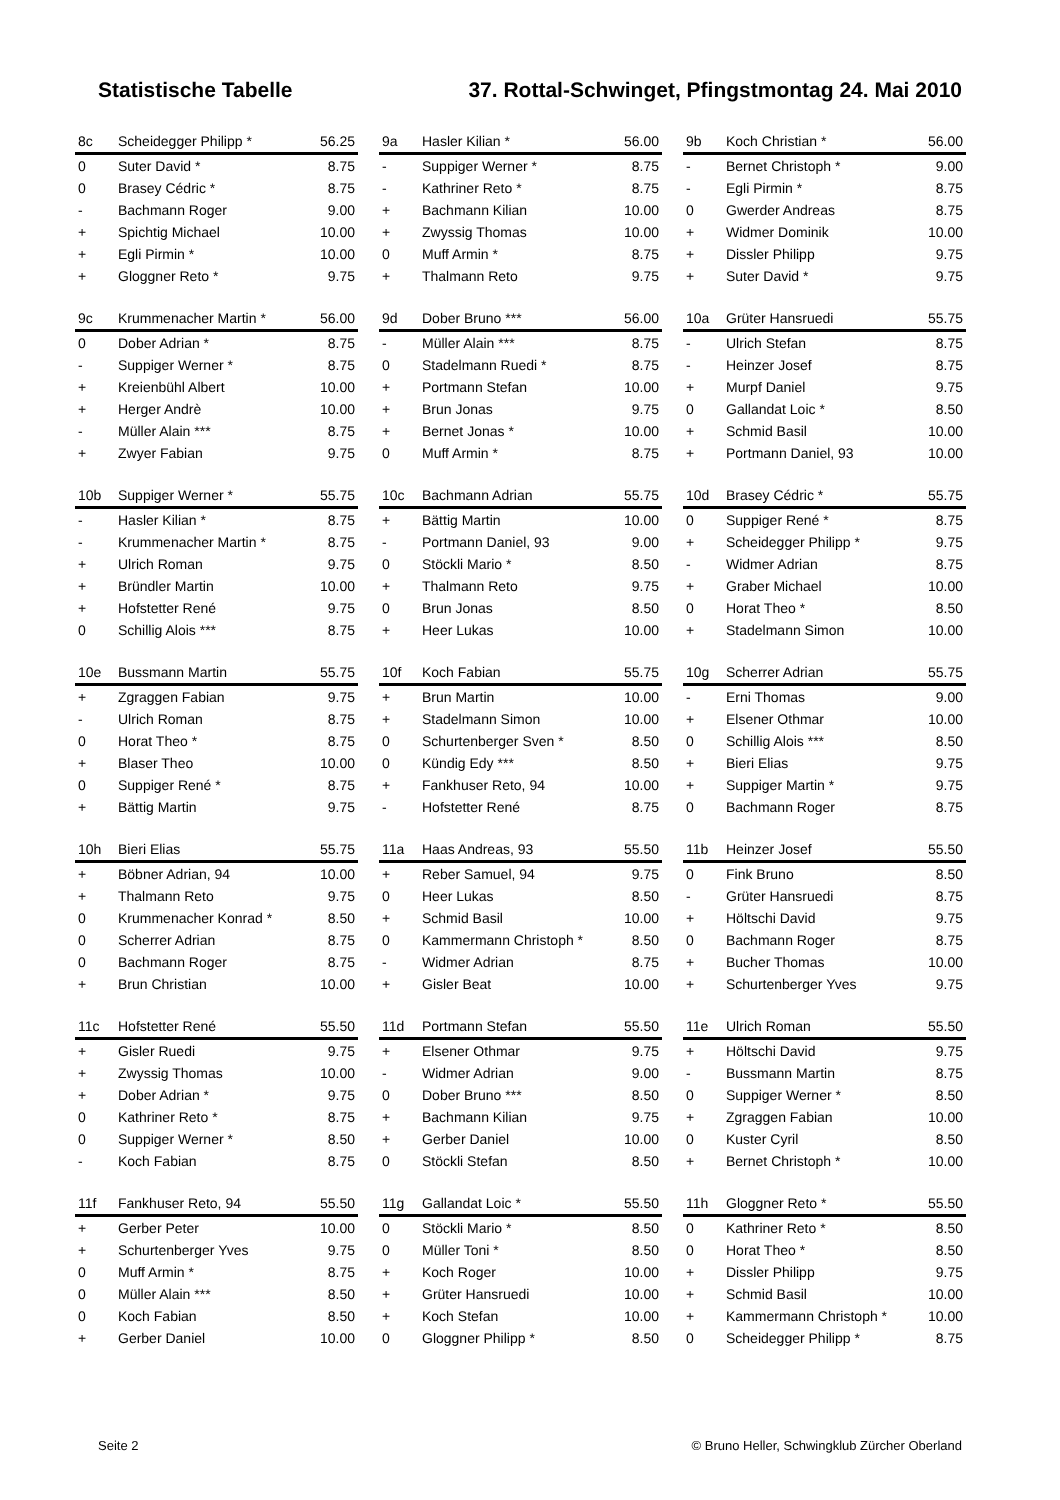Statistische Tabelle 37. Rottal-Schwinget, Pfingstmontag 24. Mai 2010
| 8c | Scheidegger Philipp * | 56.25 |
| 0 | Suter David * | 8.75 |
| 0 | Brasey Cédric * | 8.75 |
| - | Bachmann Roger | 9.00 |
| + | Spichtig Michael | 10.00 |
| + | Egli Pirmin * | 10.00 |
| + | Gloggner Reto * | 9.75 |
| 9a | Hasler Kilian * | 56.00 |
| - | Suppiger Werner * | 8.75 |
| - | Kathriner Reto * | 8.75 |
| + | Bachmann Kilian | 10.00 |
| + | Zwyssig Thomas | 10.00 |
| 0 | Muff Armin * | 8.75 |
| + | Thalmann Reto | 9.75 |
| 9b | Koch Christian * | 56.00 |
| - | Bernet Christoph * | 9.00 |
| - | Egli Pirmin * | 8.75 |
| 0 | Gwerder Andreas | 8.75 |
| + | Widmer Dominik | 10.00 |
| + | Dissler Philipp | 9.75 |
| + | Suter David * | 9.75 |
| 9c | Krummenacher Martin * | 56.00 |
| 0 | Dober Adrian * | 8.75 |
| - | Suppiger Werner * | 8.75 |
| + | Kreienbühl Albert | 10.00 |
| + | Herger Andrè | 10.00 |
| - | Müller Alain *** | 8.75 |
| + | Zwyer Fabian | 9.75 |
| 9d | Dober Bruno *** | 56.00 |
| - | Müller Alain *** | 8.75 |
| 0 | Stadelmann Ruedi * | 8.75 |
| + | Portmann Stefan | 10.00 |
| + | Brun Jonas | 9.75 |
| + | Bernet Jonas * | 10.00 |
| 0 | Muff Armin * | 8.75 |
| 10a | Grüter Hansruedi | 55.75 |
| - | Ulrich Stefan | 8.75 |
| - | Heinzer Josef | 8.75 |
| + | Murpf Daniel | 9.75 |
| 0 | Gallandat Loic * | 8.50 |
| + | Schmid Basil | 10.00 |
| + | Portmann Daniel, 93 | 10.00 |
| 10b | Suppiger Werner * | 55.75 |
| - | Hasler Kilian * | 8.75 |
| - | Krummenacher Martin * | 8.75 |
| + | Ulrich Roman | 9.75 |
| + | Bründler Martin | 10.00 |
| + | Hofstetter René | 9.75 |
| 0 | Schillig Alois *** | 8.75 |
| 10c | Bachmann Adrian | 55.75 |
| + | Bättig Martin | 10.00 |
| - | Portmann Daniel, 93 | 9.00 |
| 0 | Stöckli Mario * | 8.50 |
| + | Thalmann Reto | 9.75 |
| 0 | Brun Jonas | 8.50 |
| + | Heer Lukas | 10.00 |
| 10d | Brasey Cédric * | 55.75 |
| 0 | Suppiger René * | 8.75 |
| + | Scheidegger Philipp * | 9.75 |
| - | Widmer Adrian | 8.75 |
| + | Graber Michael | 10.00 |
| 0 | Horat Theo * | 8.50 |
| + | Stadelmann Simon | 10.00 |
| 10e | Bussmann Martin | 55.75 |
| + | Zgraggen Fabian | 9.75 |
| - | Ulrich Roman | 8.75 |
| 0 | Horat Theo * | 8.75 |
| + | Blaser Theo | 10.00 |
| 0 | Suppiger René * | 8.75 |
| + | Bättig Martin | 9.75 |
| 10f | Koch Fabian | 55.75 |
| + | Brun Martin | 10.00 |
| + | Stadelmann Simon | 10.00 |
| 0 | Schurtenberger Sven * | 8.50 |
| 0 | Kündig Edy *** | 8.50 |
| + | Fankhuser Reto, 94 | 10.00 |
| - | Hofstetter René | 8.75 |
| 10g | Scherrer Adrian | 55.75 |
| - | Erni Thomas | 9.00 |
| + | Elsener Othmar | 10.00 |
| 0 | Schillig Alois *** | 8.50 |
| + | Bieri Elias | 9.75 |
| + | Suppiger Martin * | 9.75 |
| 0 | Bachmann Roger | 8.75 |
| 10h | Bieri Elias | 55.75 |
| + | Böbner Adrian, 94 | 10.00 |
| + | Thalmann Reto | 9.75 |
| 0 | Krummenacher Konrad * | 8.50 |
| 0 | Scherrer Adrian | 8.75 |
| 0 | Bachmann Roger | 8.75 |
| + | Brun Christian | 10.00 |
| 11a | Haas Andreas, 93 | 55.50 |
| + | Reber Samuel, 94 | 9.75 |
| 0 | Heer Lukas | 8.50 |
| + | Schmid Basil | 10.00 |
| 0 | Kammermann Christoph * | 8.50 |
| - | Widmer Adrian | 8.75 |
| + | Gisler Beat | 10.00 |
| 11b | Heinzer Josef | 55.50 |
| 0 | Fink Bruno | 8.50 |
| - | Grüter Hansruedi | 8.75 |
| + | Höltschi David | 9.75 |
| 0 | Bachmann Roger | 8.75 |
| + | Bucher Thomas | 10.00 |
| + | Schurtenberger Yves | 9.75 |
| 11c | Hofstetter René | 55.50 |
| + | Gisler Ruedi | 9.75 |
| + | Zwyssig Thomas | 10.00 |
| + | Dober Adrian * | 9.75 |
| 0 | Kathriner Reto * | 8.75 |
| 0 | Suppiger Werner * | 8.50 |
| - | Koch Fabian | 8.75 |
| 11d | Portmann Stefan | 55.50 |
| + | Elsener Othmar | 9.75 |
| - | Widmer Adrian | 9.00 |
| 0 | Dober Bruno *** | 8.50 |
| + | Bachmann Kilian | 9.75 |
| + | Gerber Daniel | 10.00 |
| 0 | Stöckli Stefan | 8.50 |
| 11e | Ulrich Roman | 55.50 |
| + | Höltschi David | 9.75 |
| - | Bussmann Martin | 8.75 |
| 0 | Suppiger Werner * | 8.50 |
| + | Zgraggen Fabian | 10.00 |
| 0 | Kuster Cyril | 8.50 |
| + | Bernet Christoph * | 10.00 |
| 11f | Fankhuser Reto, 94 | 55.50 |
| + | Gerber Peter | 10.00 |
| + | Schurtenberger Yves | 9.75 |
| 0 | Muff Armin * | 8.75 |
| 0 | Müller Alain *** | 8.50 |
| 0 | Koch Fabian | 8.50 |
| + | Gerber Daniel | 10.00 |
| 11g | Gallandat Loic * | 55.50 |
| 0 | Stöckli Mario * | 8.50 |
| 0 | Müller Toni * | 8.50 |
| + | Koch Roger | 10.00 |
| + | Grüter Hansruedi | 10.00 |
| + | Koch Stefan | 10.00 |
| 0 | Gloggner Philipp * | 8.50 |
| 11h | Gloggner Reto * | 55.50 |
| 0 | Kathriner Reto * | 8.50 |
| 0 | Horat Theo * | 8.50 |
| + | Dissler Philipp | 9.75 |
| + | Schmid Basil | 10.00 |
| + | Kammermann Christoph * | 10.00 |
| 0 | Scheidegger Philipp * | 8.75 |
Seite 2 © Bruno Heller, Schwingklub Zürcher Oberland